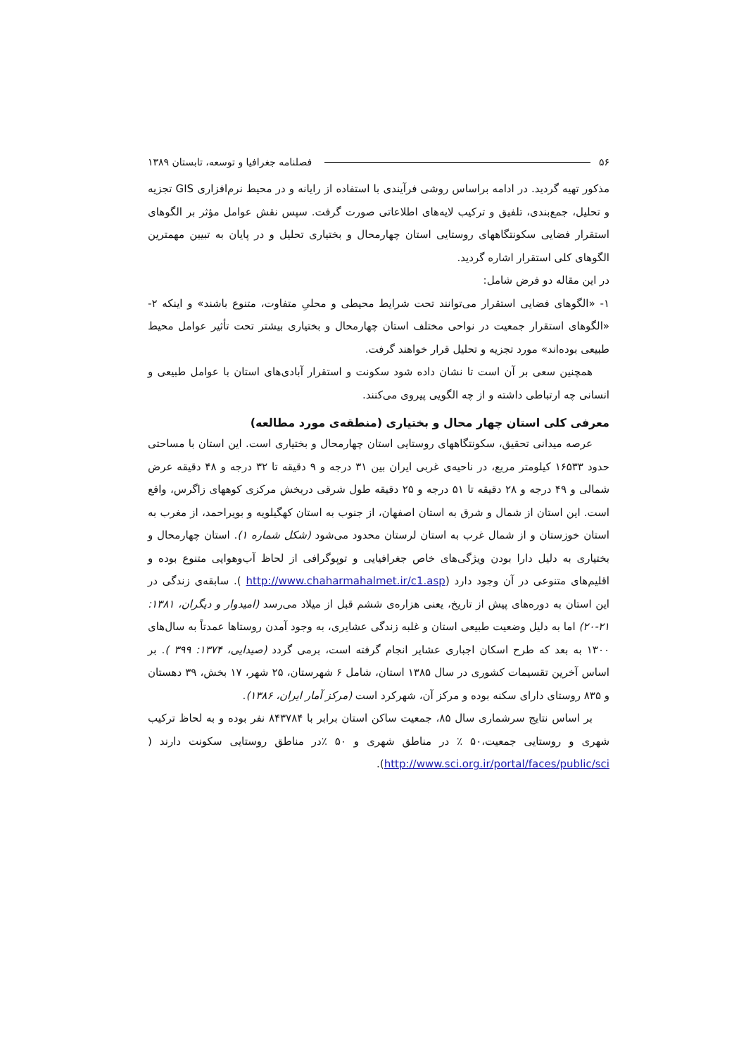۵۶ فصلنامه جغرافیا و توسعه، تابستان ۱۳۸۹
مذکور تهیه گردید. در ادامه براساس روشی فرآیندی با استفاده از رایانه و در محیط نرم‌افزاری GIS تجزیه و تحلیل، جمع‌بندی، تلفیق و ترکیب لایه‌های اطلاعاتی صورت گرفت. سپس نقش عوامل مؤثر بر الگوهای استقرار فضایی سکونتگاههای روستایی استان چهارمحال و بختیاری تحلیل و در پایان به تبیین مهمترین الگوهای کلی استقرار اشاره گردید.
در این مقاله دو فرض شامل:
۱- «الگوهای فضایی استقرار می‌توانند تحت شرایط محیطی و محلیِ متفاوت، متنوع باشند» و اینکه ۲- «الگوهای استقرار جمعیت در نواحی مختلف استان چهارمحال و بختیاری بیشتر تحت تأثیر عوامل محیط طبیعی بوده‌اند» مورد تجزیه و تحلیل قرار خواهند گرفت.
همچنین سعی بر آن است تا نشان داده شود سکونت و استقرار آبادی‌های استان با عوامل طبیعی و انسانی چه ارتباطی داشته و از چه الگویی پیروی می‌کنند.
معرفی کلی استان چهار محال و بختیاری (منطقه‌ی مورد مطالعه)
عرصه میدانی تحقیق، سکونتگاههای روستایی استان چهارمحال و بختیاری است. این استان با مساحتی حدود ۱۶۵۳۳ کیلومتر مربع، در ناحیه‌ی غربی ایران بین ۳۱ درجه و ۹ دقیقه تا ۳۲ درجه و ۴۸ دقیقه عرض شمالی و ۴۹ درجه و ۲۸ دقیقه تا ۵۱ درجه و ۲۵ دقیقه طول شرقی دربخش مرکزی کوههای زاگرس، واقع است. این استان از شمال و شرق به استان اصفهان، از جنوب به استان کهگیلویه و بویراحمد، از مغرب به استان خوزستان و از شمال غرب به استان لرستان محدود می‌شود (شکل شماره ۱). استان چهارمحال و بختیاری به دلیل دارا بودن ویژگی‌های خاص جغرافیایی و توپوگرافی از لحاظ آب‌وهوایی متنوع بوده و اقلیم‌های متنوعی در آن وجود دارد (http://www.chaharmahalmet.ir/c1.asp ). سابقه‌ی زندگی در این استان به دوره‌های پیش از تاریخ، یعنی هزاره‌ی ششم قبل از میلاد می‌رسد (امیدوار و دیگران، ۱۳۸۱: ۲۱-۲۰) اما به دلیل وضعیت طبیعی استان و غلبه زندگی عشایری، به وجود آمدن روستاها عمدتاً به سال‌های ۱۳۰۰ به بعد که طرح اسکان اجباری عشایر انجام گرفته است، برمی گردد (صیدایی، ۱۳۷۴: ۳۹۹ ). بر اساس آخرین تقسیمات کشوری در سال ۱۳۸۵ استان، شامل ۶ شهرستان، ۲۵ شهر، ۱۷ بخش، ۳۹ دهستان و ۸۳۵ روستای دارای سکنه بوده و مرکز آن، شهرکرد است (مرکز آمار ایران، ۱۳۸۶).
بر اساس نتایج سرشماری سال ۸۵، جمعیت ساکن استان برابر با ۸۴۳۷۸۴ نفر بوده و به لحاظ ترکیب شهری و روستایی جمعیت،۵۰ ٪ در مناطق شهری و ۵۰ ٪در مناطق روستایی سکونت دارند ( http://www.sci.org.ir/portal/faces/public/sci).